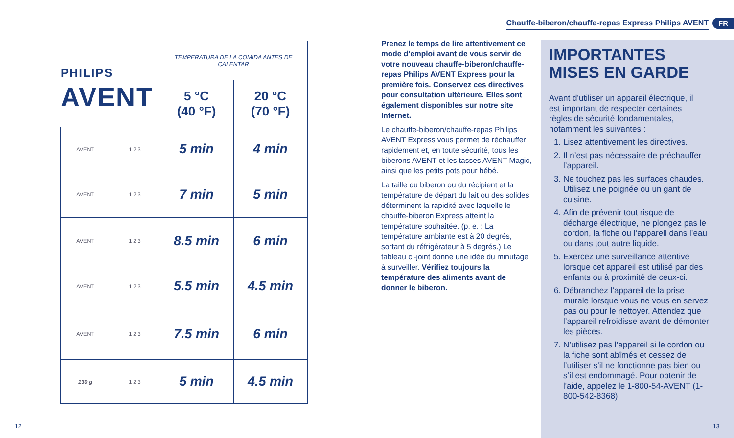PHILIPS
AVENT
| | | TEMPERATURA DE LA COMIDA ANTES DE CALENTAR | |
| | | 5 °C (40 °F) | 20 °C (70 °F) |
| AVENT | 1 2 3 | 5 min | 4 min |
| AVENT | 1 2 3 | 7 min | 5 min |
| AVENT | 1 2 3 | 8.5 min | 6 min |
| AVENT | 1 2 3 | 5.5 min | 4.5 min |
| AVENT | 1 2 3 | 7.5 min | 6 min |
| 130 g | 1 2 3 | 5 min | 4.5 min |
12
Chauffe-biberon/chauffe-repas Express Philips AVENT
FR
Prenez le temps de lire attentivement ce mode d’emploi avant de vous servir de votre nouveau chauffe-biberon/chauffe-repas Philips AVENT Express pour la première fois. Conservez ces directives pour consultation ultérieure. Elles sont également disponibles sur notre site Internet.
Le chauffe-biberon/chauffe-repas Philips AVENT Express vous permet de réchauffer rapidement et, en toute sécurité, tous les biberons AVENT et les tasses AVENT Magic, ainsi que les petits pots pour bébé.
La taille du biberon ou du récipient et la température de départ du lait ou des solides déterminent la rapidité avec laquelle le chauffe-biberon Express atteint la température souhaitée. (p. e. : La température ambiante est à 20 degrés, sortant du réfrigérateur à 5 degrés.) Le tableau ci-joint donne une idée du minutage à surveiller. Vérifiez toujours la température des aliments avant de donner le biberon.
IMPORTANTES
MISES EN GARDE
Avant d’utiliser un appareil électrique, il est important de respecter certaines règles de sécurité fondamentales, notamment les suivantes :
1. Lisez attentivement les directives.
2. Il n’est pas nécessaire de préchauffer l’appareil.
3. Ne touchez pas les surfaces chaudes. Utilisez une poignée ou un gant de cuisine.
4. Afin de prévenir tout risque de décharge électrique, ne plongez pas le cordon, la fiche ou l’appareil dans l’eau ou dans tout autre liquide.
5. Exercez une surveillance attentive lorsque cet appareil est utilisé par des enfants ou à proximité de ceux-ci.
6. Débranchez l’appareil de la prise murale lorsque vous ne vous en servez pas ou pour le nettoyer. Attendez que l’appareil refroidisse avant de démonter les pièces.
7. N’utilisez pas l’appareil si le cordon ou la fiche sont abîmés et cessez de l’utiliser s’il ne fonctionne pas bien ou s’il est endommagé. Pour obtenir de l'aide, appelez le 1-800-54-AVENT (1-800-542-8368).
13